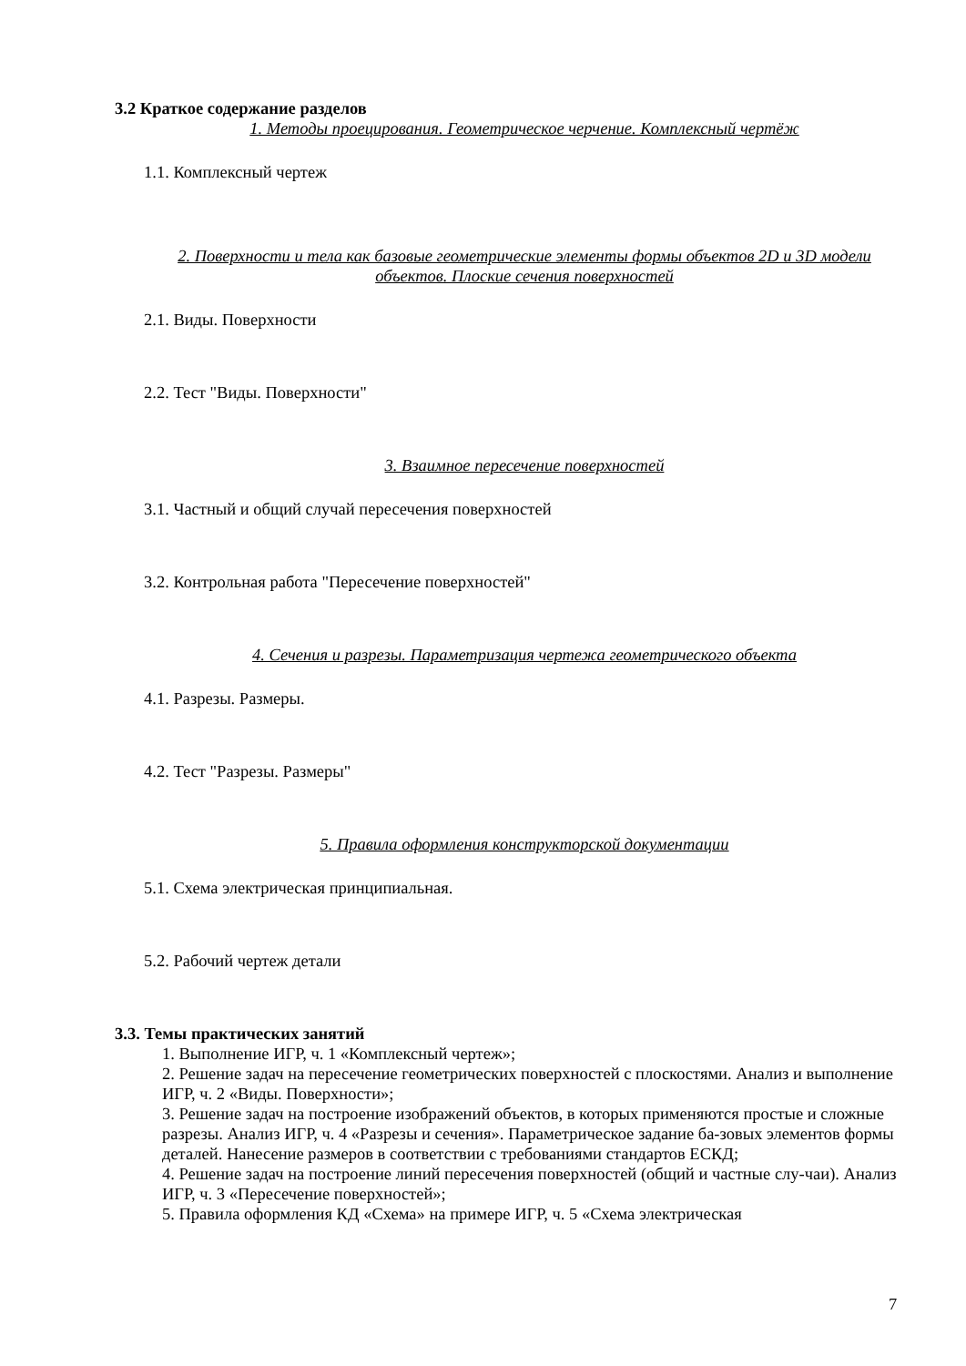3.2 Краткое содержание разделов
1. Методы проецирования. Геометрическое черчение. Комплексный чертёж
1.1. Комплексный чертеж
2. Поверхности и тела как базовые геометрические элементы формы объектов 2D и 3D модели объектов. Плоские сечения поверхностей
2.1. Виды. Поверхности
2.2. Тест "Виды. Поверхности"
3. Взаимное пересечение поверхностей
3.1. Частный и общий случай пересечения поверхностей
3.2. Контрольная работа "Пересечение поверхностей"
4. Сечения и разрезы. Параметризация чертежа геометрического объекта
4.1. Разрезы. Размеры.
4.2. Тест "Разрезы. Размеры"
5. Правила оформления конструкторской документации
5.1. Схема электрическая принципиальная.
5.2. Рабочий чертеж детали
3.3. Темы практических занятий
1. Выполнение ИГР, ч. 1 «Комплексный чертеж»;
2. Решение задач на пересечение геометрических поверхностей с плоскостями. Анализ и выполнение ИГР, ч. 2 «Виды. Поверхности»;
3. Решение задач на построение изображений объектов, в которых применяются простые и сложные разрезы. Анализ ИГР, ч. 4 «Разрезы и сечения». Параметрическое задание ба-зовых элементов формы деталей. Нанесение размеров в соответствии с требованиями стандартов ЕСКД;
4. Решение задач на построение линий пересечения поверхностей (общий и частные слу-чаи). Анализ ИГР, ч. 3 «Пересечение поверхностей»;
5. Правила оформления КД «Схема» на примере ИГР, ч. 5 «Схема электрическая
7